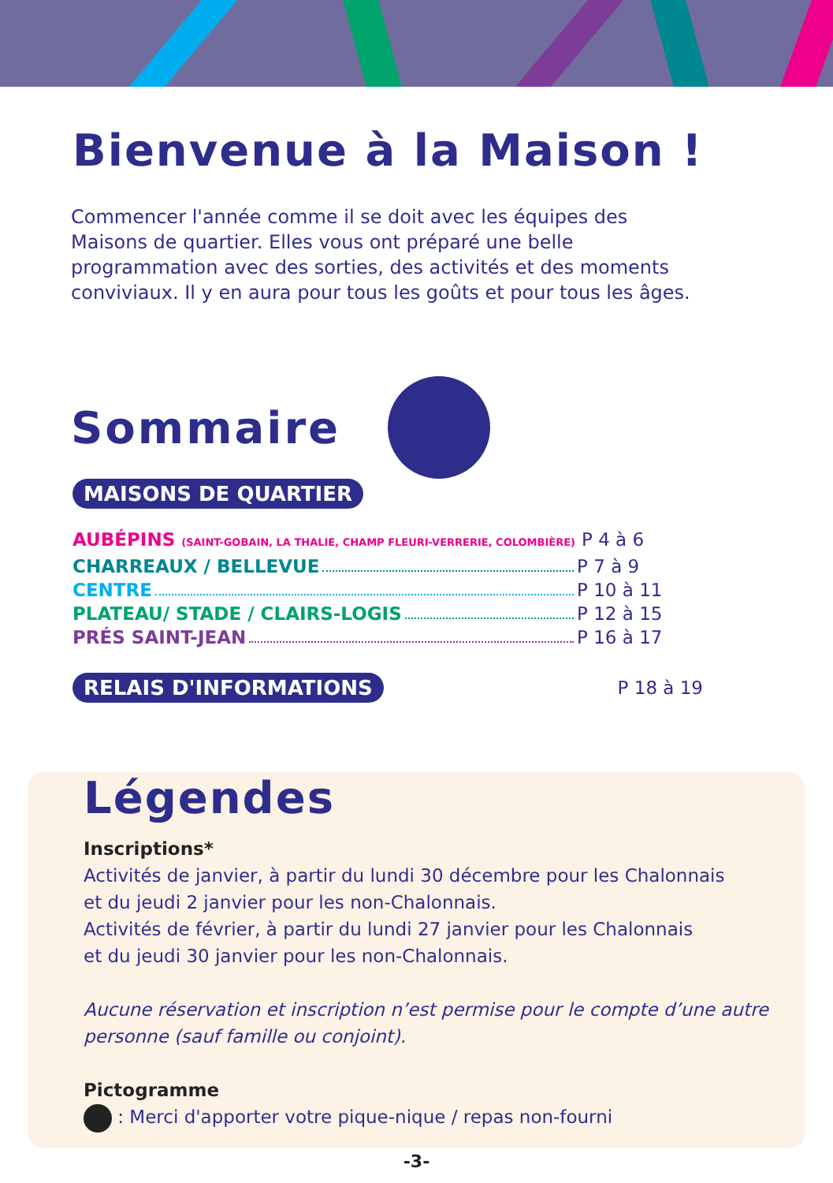Bienvenue à la Maison !
Commencer l'année comme il se doit avec les équipes des Maisons de quartier. Elles vous ont préparé une belle programmation avec des sorties, des activités et des moments conviviaux. Il y en aura pour tous les goûts et pour tous les âges.
Sommaire
MAISONS DE QUARTIER
AUBÉPINS (SAINT-GOBAIN, LA THALIE, CHAMP FLEURI-VERRERIE, COLOMBIÈRE) P 4 à 6
CHARREAUX / BELLEVUE P 7 à 9
CENTRE P 10 à 11
PLATEAU/ STADE / CLAIRS-LOGIS P 12 à 15
PRÉS SAINT-JEAN P 16 à 17
RELAIS D'INFORMATIONS P 18 à 19
Légendes
Inscriptions*
Activités de janvier, à partir du lundi 30 décembre pour les Chalonnais
et du jeudi 2 janvier pour les non-Chalonnais.
Activités de février, à partir du lundi 27 janvier pour les Chalonnais
et du jeudi 30 janvier pour les non-Chalonnais.
Aucune réservation et inscription n’est permise pour le compte d’une autre personne (sauf famille ou conjoint).
Pictogramme
: Merci d'apporter votre pique-nique / repas non-fourni
-3-